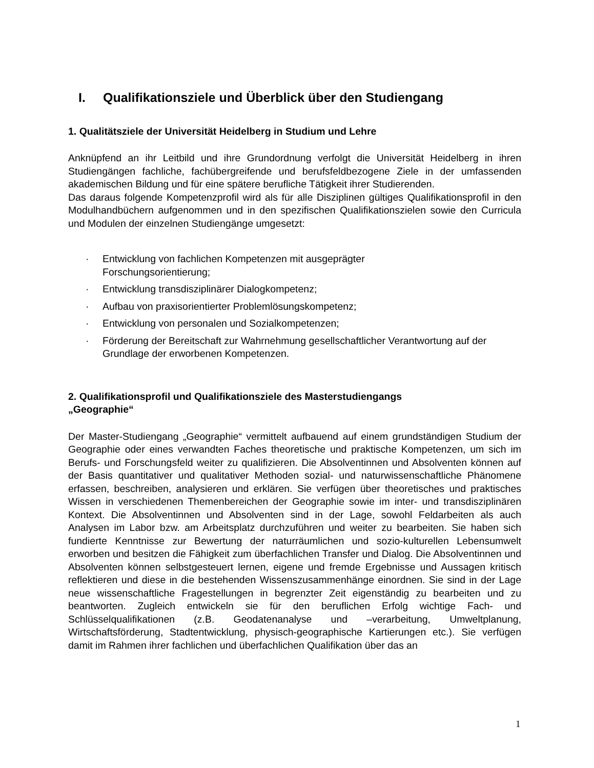I. Qualifikationsziele und Überblick über den Studiengang
1. Qualitätsziele der Universität Heidelberg in Studium und Lehre
Anknüpfend an ihr Leitbild und ihre Grundordnung verfolgt die Universität Heidelberg in ihren Studiengängen fachliche, fachübergreifende und berufsfeldbezogene Ziele in der umfassenden akademischen Bildung und für eine spätere berufliche Tätigkeit ihrer Studierenden.
Das daraus folgende Kompetenzprofil wird als für alle Disziplinen gültiges Qualifikationsprofil in den Modulhandbüchern aufgenommen und in den spezifischen Qualifikationszielen sowie den Curricula und Modulen der einzelnen Studiengänge umgesetzt:
· Entwicklung von fachlichen Kompetenzen mit ausgeprägter
Forschungsorientierung;
· Entwicklung transdisziplinärer Dialogkompetenz;
· Aufbau von praxisorientierter Problemlösungskompetenz;
· Entwicklung von personalen und Sozialkompetenzen;
· Förderung der Bereitschaft zur Wahrnehmung gesellschaftlicher Verantwortung auf der Grundlage der erworbenen Kompetenzen.
2. Qualifikationsprofil und Qualifikationsziele des Masterstudiengangs
„Geographie“
Der Master-Studiengang „Geographie“ vermittelt aufbauend auf einem grundständigen Studium der Geographie oder eines verwandten Faches theoretische und praktische Kompetenzen, um sich im Berufs- und Forschungsfeld weiter zu qualifizieren. Die Absolventinnen und Absolventen können auf der Basis quantitativer und qualitativer Methoden sozial- und naturwissenschaftliche Phänomene erfassen, beschreiben, analysieren und erklären. Sie verfügen über theoretisches und praktisches Wissen in verschiedenen Themenbereichen der Geographie sowie im inter- und transdisziplinären Kontext. Die Absolventinnen und Absolventen sind in der Lage, sowohl Feldarbeiten als auch Analysen im Labor bzw. am Arbeitsplatz durchzuführen und weiter zu bearbeiten. Sie haben sich fundierte Kenntnisse zur Bewertung der naturräumlichen und sozio-kulturellen Lebensumwelt erworben und besitzen die Fähigkeit zum überfachlichen Transfer und Dialog. Die Absolventinnen und Absolventen können selbstgesteuert lernen, eigene und fremde Ergebnisse und Aussagen kritisch reflektieren und diese in die bestehenden Wissenszusammenhänge einordnen. Sie sind in der Lage neue wissenschaftliche Fragestellungen in begrenzter Zeit eigenständig zu bearbeiten und zu beantworten. Zugleich entwickeln sie für den beruflichen Erfolg wichtige Fach- und Schlüsselqualifikationen (z.B. Geodatenanalyse und –verarbeitung, Umweltplanung, Wirtschaftsförderung, Stadtentwicklung, physisch-geographische Kartierungen etc.). Sie verfügen damit im Rahmen ihrer fachlichen und überfachlichen Qualifikation über das an
1